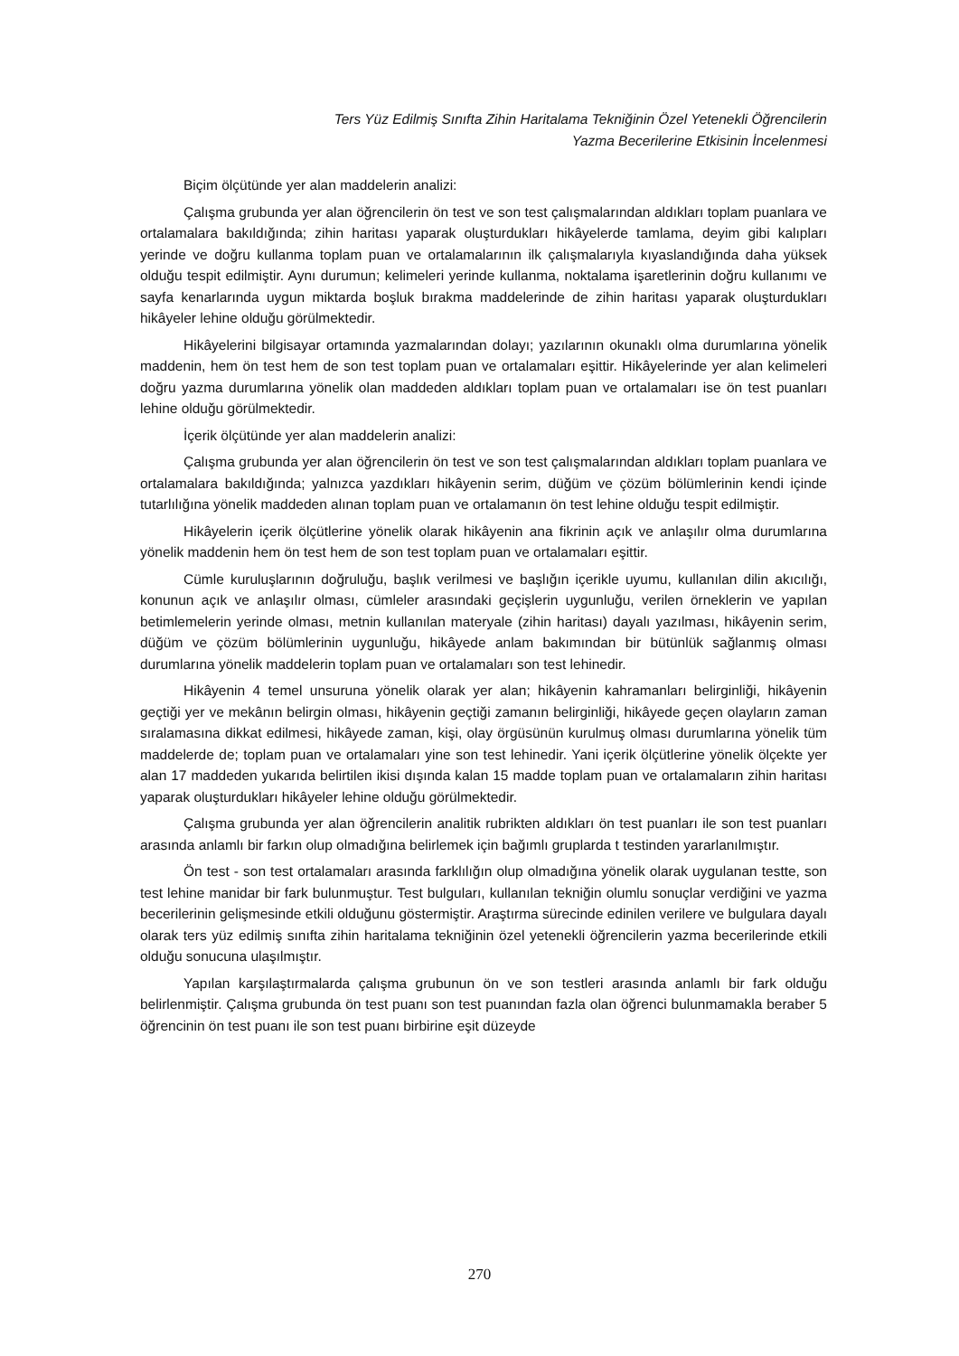Ters Yüz Edilmiş Sınıfta Zihin Haritalama Tekniğinin Özel Yetenekli Öğrencilerin
Yazma Becerilerine Etkisinin İncelenmesi
Biçim ölçütünde yer alan maddelerin analizi:
Çalışma grubunda yer alan öğrencilerin ön test ve son test çalışmalarından aldıkları toplam puanlara ve ortalamalara bakıldığında; zihin haritası yaparak oluşturdukları hikâyelerde tamlama, deyim gibi kalıpları yerinde ve doğru kullanma toplam puan ve ortalamalarının ilk çalışmalarıyla kıyaslandığında daha yüksek olduğu tespit edilmiştir. Aynı durumun; kelimeleri yerinde kullanma, noktalama işaretlerinin doğru kullanımı ve sayfa kenarlarında uygun miktarda boşluk bırakma maddelerinde de zihin haritası yaparak oluşturdukları hikâyeler lehine olduğu görülmektedir.
Hikâyelerini bilgisayar ortamında yazmalarından dolayı; yazılarının okunaklı olma durumlarına yönelik maddenin, hem ön test hem de son test toplam puan ve ortalamaları eşittir. Hikâyelerinde yer alan kelimeleri doğru yazma durumlarına yönelik olan maddeden aldıkları toplam puan ve ortalamaları ise ön test puanları lehine olduğu görülmektedir.
İçerik ölçütünde yer alan maddelerin analizi:
Çalışma grubunda yer alan öğrencilerin ön test ve son test çalışmalarından aldıkları toplam puanlara ve ortalamalara bakıldığında; yalnızca yazdıkları hikâyenin serim, düğüm ve çözüm bölümlerinin kendi içinde tutarlılığına yönelik maddeden alınan toplam puan ve ortalamanın ön test lehine olduğu tespit edilmiştir.
Hikâyelerin içerik ölçütlerine yönelik olarak hikâyenin ana fikrinin açık ve anlaşılır olma durumlarına yönelik maddenin hem ön test hem de son test toplam puan ve ortalamaları eşittir.
Cümle kuruluşlarının doğruluğu, başlık verilmesi ve başlığın içerikle uyumu, kullanılan dilin akıcılığı, konunun açık ve anlaşılır olması, cümleler arasındaki geçişlerin uygunluğu, verilen örneklerin ve yapılan betimlemelerin yerinde olması, metnin kullanılan materyale (zihin haritası) dayalı yazılması, hikâyenin serim, düğüm ve çözüm bölümlerinin uygunluğu, hikâyede anlam bakımından bir bütünlük sağlanmış olması durumlarına yönelik maddelerin toplam puan ve ortalamaları son test lehinedir.
Hikâyenin 4 temel unsuruna yönelik olarak yer alan; hikâyenin kahramanları belirginliği, hikâyenin geçtiği yer ve mekânın belirgin olması, hikâyenin geçtiği zamanın belirginliği, hikâyede geçen olayların zaman sıralamasına dikkat edilmesi, hikâyede zaman, kişi, olay örgüsünün kurulmuş olması durumlarına yönelik tüm maddelerde de; toplam puan ve ortalamaları yine son test lehinedir. Yani içerik ölçütlerine yönelik ölçekte yer alan 17 maddeden yukarıda belirtilen ikisi dışında kalan 15 madde toplam puan ve ortalamaların zihin haritası yaparak oluşturdukları hikâyeler lehine olduğu görülmektedir.
Çalışma grubunda yer alan öğrencilerin analitik rubrikten aldıkları ön test puanları ile son test puanları arasında anlamlı bir farkın olup olmadığına belirlemek için bağımlı gruplarda t testinden yararlanılmıştır.
Ön test - son test ortalamaları arasında farklılığın olup olmadığına yönelik olarak uygulanan testte, son test lehine manidar bir fark bulunmuştur. Test bulguları, kullanılan tekniğin olumlu sonuçlar verdiğini ve yazma becerilerinin gelişmesinde etkili olduğunu göstermiştir. Araştırma sürecinde edinilen verilere ve bulgulara dayalı olarak ters yüz edilmiş sınıfta zihin haritalama tekniğinin özel yetenekli öğrencilerin yazma becerilerinde etkili olduğu sonucuna ulaşılmıştır.
Yapılan karşılaştırmalarda çalışma grubunun ön ve son testleri arasında anlamlı bir fark olduğu belirlenmiştir. Çalışma grubunda ön test puanı son test puanından fazla olan öğrenci bulunmamakla beraber 5 öğrencinin ön test puanı ile son test puanı birbirine eşit düzeyde
270